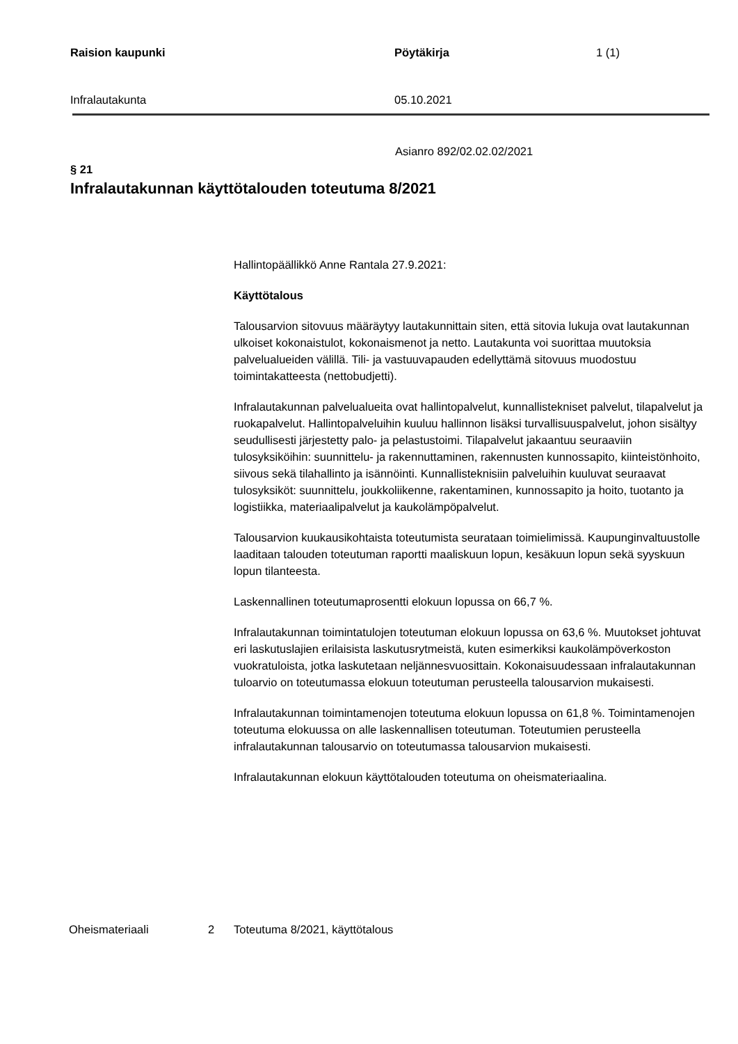Raision kaupunki Pöytäkirja 1 (1)
Infralautakunta 05.10.2021
Asianro 892/02.02.02/2021
§ 21
Infralautakunnan käyttötalouden toteutuma 8/2021
Hallintopäällikkö Anne Rantala 27.9.2021:
Käyttötalous
Talousarvion sitovuus määräytyy lautakunnittain siten, että sitovia lukuja ovat lautakunnan ulkoiset kokonaistulot, kokonaismenot ja netto. Lautakunta voi suorittaa muutoksia palvelualueiden välillä. Tili- ja vastuuvapauden edellyttämä sitovuus muodostuu toimintakatteesta (nettobudjetti).
Infralautakunnan palvelualueita ovat hallintopalvelut, kunnallistekniset palvelut, tilapalvelut ja ruokapalvelut. Hallintopalveluihin kuuluu hallinnon lisäksi turvallisuuspalvelut, johon sisältyy seudullisesti järjestetty palo- ja pelastustoimi. Tilapalvelut jakaantuu seuraaviin tulosyksiköihin: suunnittelu- ja rakennuttaminen, rakennusten kunnossapito, kiinteistönhoito, siivous sekä tilahallinto ja isännöinti. Kunnallisteknisiin palveluihin kuuluvat seuraavat tulosyksiköt: suunnittelu, joukkoliikenne, rakentaminen, kunnossapito ja hoito, tuotanto ja logistiikka, materiaalipalvelut ja kaukolämpöpalvelut.
Talousarvion kuukausikohtaista toteutumista seurataan toimielimissä. Kaupunginvaltuustolle laaditaan talouden toteutuman raportti maaliskuun lopun, kesäkuun lopun sekä syyskuun lopun tilanteesta.
Laskennallinen toteutumaprosentti elokuun lopussa on 66,7 %.
Infralautakunnan toimintatulojen toteutuman elokuun lopussa on 63,6 %. Muutokset johtuvat eri laskutuslajien erilaisista laskutusrytmeistä, kuten esimerkiksi kaukolämpöverkoston vuokratuloista, jotka laskutetaan neljännesvuosittain. Kokonaisuudessaan infralautakunnan tuloarvio on toteutumassa elokuun toteutuman perusteella talousarvion mukaisesti.
Infralautakunnan toimintamenojen toteutuma elokuun lopussa on 61,8 %. Toimintamenojen toteutuma elokuussa on alle laskennallisen toteutuman. Toteutumien perusteella infralautakunnan talousarvio on toteutumassa talousarvion mukaisesti.
Infralautakunnan elokuun käyttötalouden toteutuma on oheismateriaalina.
Oheismateriaali 2 Toteutuma 8/2021, käyttötalous